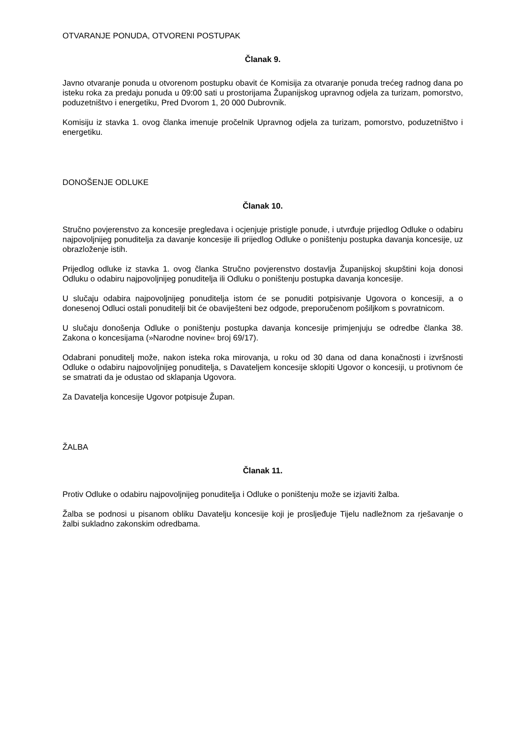OTVARANJE PONUDA, OTVORENI POSTUPAK
Članak 9.
Javno otvaranje ponuda u otvorenom postupku obavit će Komisija za otvaranje ponuda trećeg radnog dana po isteku roka za predaju ponuda u 09:00 sati u prostorijama Županijskog upravnog odjela za turizam, pomorstvo, poduzetništvo i energetiku, Pred Dvorom 1, 20 000 Dubrovnik.
Komisiju iz stavka 1. ovog članka imenuje pročelnik Upravnog odjela za turizam, pomorstvo, poduzetništvo i energetiku.
DONOŠENJE ODLUKE
Članak 10.
Stručno povjerenstvo za koncesije pregledava i ocjenjuje pristigle ponude, i utvrđuje prijedlog Odluke o odabiru najpovoljnijeg ponuditelja za davanje koncesije ili prijedlog Odluke o poništenju postupka davanja koncesije, uz obrazloženje istih.
Prijedlog odluke iz stavka 1. ovog članka Stručno povjerenstvo dostavlja Županijskoj skupštini koja donosi Odluku o odabiru najpovoljnijeg ponuditelja ili Odluku o poništenju postupka davanja koncesije.
U slučaju odabira najpovoljnijeg ponuditelja istom će se ponuditi potpisivanje Ugovora o koncesiji, a o donesenoj Odluci ostali ponuditelji bit će obaviješteni bez odgode, preporučenom pošiljkom s povratnicom.
U slučaju donošenja Odluke o poništenju postupka davanja koncesije primjenjuju se odredbe članka 38. Zakona o koncesijama (»Narodne novine« broj 69/17).
Odabrani ponuditelj može, nakon isteka roka mirovanja, u roku od 30 dana od dana konačnosti i izvršnosti Odluke o odabiru najpovoljnijeg ponuditelja, s Davateljem koncesije sklopiti Ugovor o koncesiji, u protivnom će se smatrati da je odustao od sklapanja Ugovora.
Za Davatelja koncesije Ugovor potpisuje Župan.
ŽALBA
Članak 11.
Protiv Odluke o odabiru najpovoljnijeg ponuditelja i Odluke o poništenju može se izjaviti žalba.
Žalba se podnosi u pisanom obliku Davatelju koncesije koji je prosljeđuje Tijelu nadležnom za rješavanje o žalbi sukladno zakonskim odredbama.